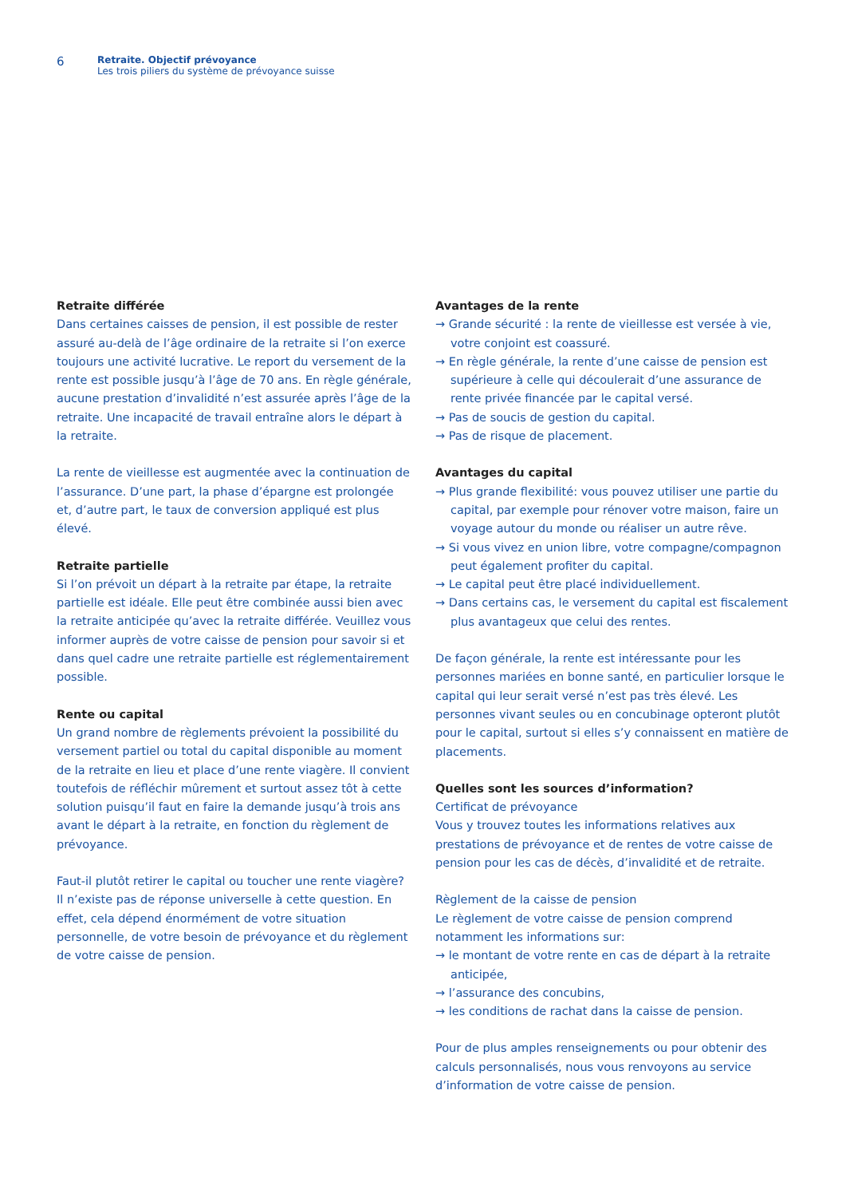6
Retraite. Objectif prévoyance
Les trois piliers du système de prévoyance suisse
Retraite différée
Dans certaines caisses de pension, il est possible de rester assuré au-delà de l’âge ordinaire de la retraite si l’on exerce toujours une activité lucrative. Le report du versement de la rente est possible jusqu’à l’âge de 70 ans. En règle générale, aucune prestation d’invalidité n’est assurée après l’âge de la retraite. Une incapacité de travail entraîne alors le départ à la retraite.
La rente de vieillesse est augmentée avec la continuation de l’assurance. D’une part, la phase d’épargne est prolongée et, d’autre part, le taux de conversion appliqué est plus élevé.
Retraite partielle
Si l’on prévoit un départ à la retraite par étape, la retraite partielle est idéale. Elle peut être combinée aussi bien avec la retraite anticipée qu’avec la retraite différée. Veuillez vous informer auprès de votre caisse de pension pour savoir si et dans quel cadre une retraite partielle est réglementairement possible.
Rente ou capital
Un grand nombre de règlements prévoient la possibilité du versement partiel ou total du capital disponible au moment de la retraite en lieu et place d’une rente viagère. Il convient toutefois de réfléchir mûrement et surtout assez tôt à cette solution puisqu’il faut en faire la demande jusqu’à trois ans avant le départ à la retraite, en fonction du règlement de prévoyance.
Faut-il plutôt retirer le capital ou toucher une rente viagère? Il n’existe pas de réponse universelle à cette question. En effet, cela dépend énormément de votre situation personnelle, de votre besoin de prévoyance et du règlement de votre caisse de pension.
Avantages de la rente
→ Grande sécurité : la rente de vieillesse est versée à vie, votre conjoint est coassuré.
→ En règle générale, la rente d’une caisse de pension est supérieure à celle qui découlerait d’une assurance de rente privée financée par le capital versé.
→ Pas de soucis de gestion du capital.
→ Pas de risque de placement.
Avantages du capital
→ Plus grande flexibilité: vous pouvez utiliser une partie du capital, par exemple pour rénover votre maison, faire un voyage autour du monde ou réaliser un autre rêve.
→ Si vous vivez en union libre, votre compagne/compagnon peut également profiter du capital.
→ Le capital peut être placé individuellement.
→ Dans certains cas, le versement du capital est fiscalement plus avantageux que celui des rentes.
De façon générale, la rente est intéressante pour les personnes mariées en bonne santé, en particulier lorsque le capital qui leur serait versé n’est pas très élevé. Les personnes vivant seules ou en concubinage opteront plutôt pour le capital, surtout si elles s’y connaissent en matière de placements.
Quelles sont les sources d’information?
Certificat de prévoyance
Vous y trouvez toutes les informations relatives aux prestations de prévoyance et de rentes de votre caisse de pension pour les cas de décès, d’invalidité et de retraite.
Règlement de la caisse de pension
Le règlement de votre caisse de pension comprend notamment les informations sur:
→ le montant de votre rente en cas de départ à la retraite anticipée,
→ l’assurance des concubins,
→ les conditions de rachat dans la caisse de pension.
Pour de plus amples renseignements ou pour obtenir des calculs personnalisés, nous vous renvoyons au service d’information de votre caisse de pension.